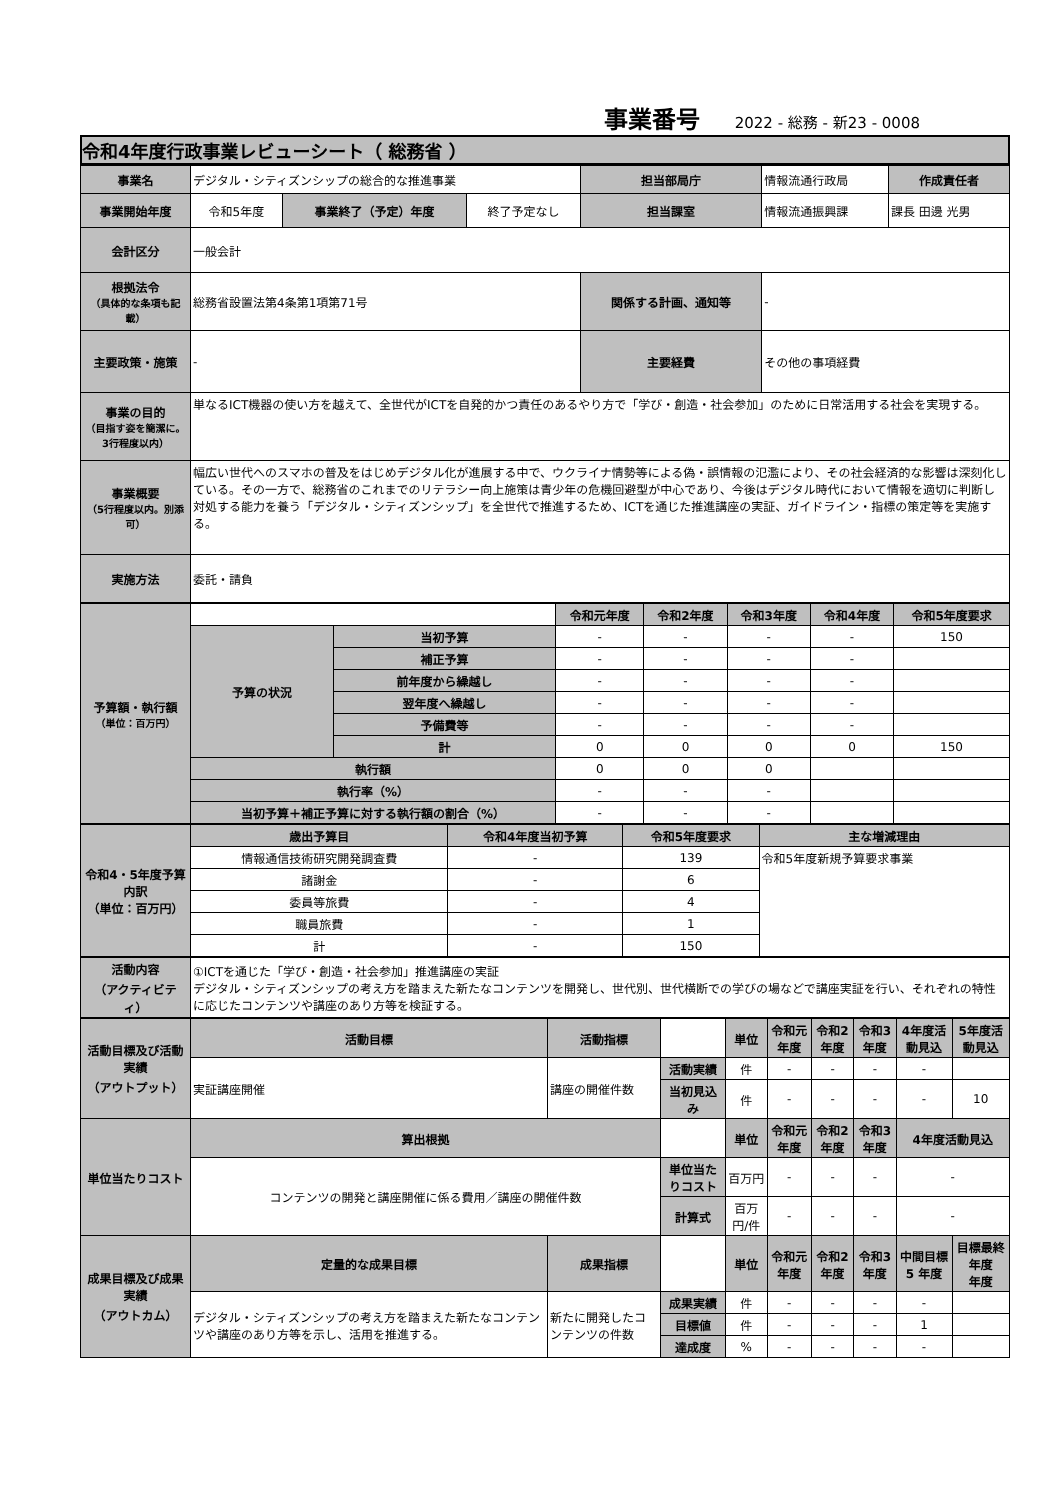事業番号 2022 - 総務 - 新23 - 0008
令和4年度行政事業レビューシート（ 総務省 ）
| 事業名 | デジタル・シティズンシップの総合的な推進事業 | | | 担当部局庁 | 情報流通行政局 | 作成責任者 |
| 事業開始年度 | 令和5年度 | 事業終了（予定）年度 | 終了予定なし | 担当課室 | 情報流通振興課 | 課長 田邊 光男 |
| 会計区分 | 一般会計 | | | | | |
| 根拠法令 （具体的な条項も記載） | 総務省設置法第4条第1項第71号 | | | 関係する計画、通知等 | - | |
| 主要政策・施策 | - | | | 主要経費 | その他の事項経費 | |
| 事業の目的 （目指す姿を簡潔に。3行程度以内） | 単なるICT機器の使い方を越えて、全世代がICTを自発的かつ責任のあるやり方で「学び・創造・社会参加」のために日常活用する社会を実現する。 | | | | | |
| 事業概要 （5行程度以内。別添可） | 幅広い世代へのスマホの普及をはじめデジタル化が進展する中で、ウクライナ情勢等による偽・誤情報の氾濫により、その社会経済的な影響は深刻化している。その一方で、総務省のこれまでのリテラシー向上施策は青少年の危機回避型が中心であり、今後はデジタル時代において情報を適切に判断し対処する能力を養う「デジタル・シティズンシップ」を全世代で推進するため、ICTを通じた推進講座の実証、ガイドライン・指標の策定等を実施する。 | | | | | |
| 実施方法 | 委託・請負 | | | | | |
| 予算額・執行額 （単位：百万円） | | | 令和元年度 | 令和2年度 | 令和3年度 | 令和4年度 | 令和5年度要求 |
| | 予算の状況 | 当初予算 | - | - | - | - | 150 |
| | | 補正予算 | - | - | - | - | |
| | | 前年度から繰越し | - | - | - | - | |
| | | 翌年度へ繰越し | - | - | - | - | |
| | | 予備費等 | - | - | - | - | |
| | | 計 | 0 | 0 | 0 | 0 | 150 |
| | 執行額 | | 0 | 0 | 0 | | |
| | 執行率（%） | | - | - | - | | |
| | 当初予算＋補正予算に対する執行額の割合（%） | | - | - | - | | |
| 令和4・5年度予算内訳 （単位：百万円） | 歳出予算目 | 令和4年度当初予算 | 令和5年度要求 | 主な増減理由 |
| --- | --- | --- | --- | --- |
| | 情報通信技術研究開発調査費 | - | 139 | 令和5年度新規予算要求事業 |
| | 諸謝金 | - | 6 | |
| | 委員等旅費 | - | 4 | |
| | 職員旅費 | - | 1 | |
| | 計 | - | 150 | |
| 活動内容 （アクティビティ） | ①ICTを通じた「学び・創造・社会参加」推進講座の実証 デジタル・シティズンシップの考え方を踏まえた新たなコンテンツを開発し、世代別、世代横断での学びの場などで講座実証を行い、それぞれの特性に応じたコンテンツや講座のあり方等を検証する。 |
| 活動目標及び活動実績 （アウトプット） | 活動目標 | 活動指標 | | 単位 | 令和元年度 | 令和2年度 | 令和3年度 | 4年度活動見込 | 5年度活動見込 |
| | 実証講座開催 | 講座の開催件数 | 活動実績 | 件 | - | - | - | - | |
| | | | 当初見込み | 件 | - | - | - | - | 10 |
| 単位当たりコスト | 算出根拠 | | | 単位 | 令和元年度 | 令和2年度 | 令和3年度 | 4年度活動見込 | |
| | コンテンツの開発と講座開催に係る費用／講座の開催件数 | | 単位当たりコスト | 百万円 | - | - | - | - | |
| | | | 計算式 | 百万円/件 | - | - | - | - | |
| 成果目標及び成果実績 （アウトカム） | 定量的な成果目標 | 成果指標 | | 単位 | 令和元年度 | 令和2年度 | 令和3年度 | 中間目標 5 年度 | 目標最終年度 年度 |
| | デジタル・シティズンシップの考え方を踏まえた新たなコンテンツや講座のあり方等を示し、活用を推進する。 | 新たに開発したコンテンツの件数 | 成果実績 | 件 | - | - | - | - | |
| | | | 目標値 | 件 | - | - | - | 1 | |
| | | | 達成度 | % | - | - | - | - | |